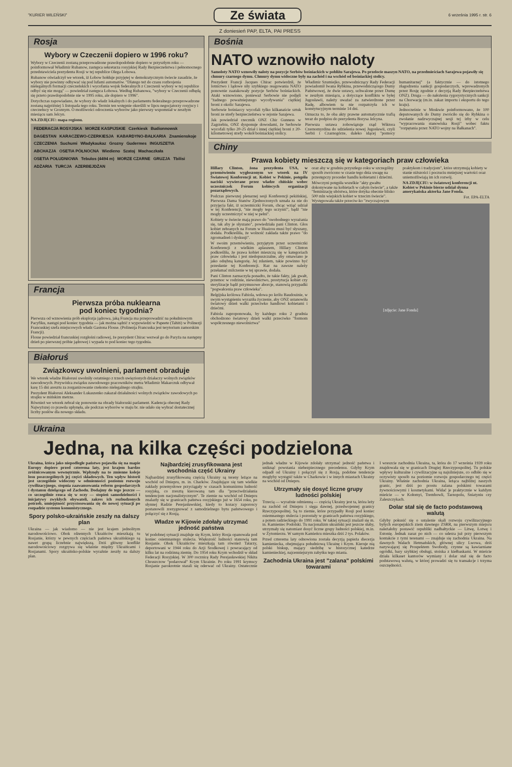"KURIER WILEŃSKI" Ze świata 6 września 1995 r. str. 6
Z doniesień PAP, ELTA, PAI PRESS
Rosja
Wybory w Czeczenii dopiero w 1996 roku?
Wybory w Czeczenii zostaną przeprowadzone prawdopodobnie dopiero w przyszłym roku — poinformował Władimir Rubanow, zastępca sekretarza rosyjskiej Rady Bezpieczeństwa i pełnomocnego przedstawiciela prezydenta Rosji w tej republice Olega Łobowa.
Rubanow oświadczył we wtorek, iż Łobow hołduje przyjętej w demokratycznym świecie zasadzie, że wybory nie powinny odbywać się pod lufami automatów. "Dlatego też do czasu rozbrojenia nielegalnych formacji czeczeńskich i wycofania wojsk federalnych z Czeczenii wybory w tej republice odbyć się nie mogą" — powiedział zastępca Łobowa. Według Rubanowa, "wybory w Czeczenii odbędą się przeto prawdopodobnie nie w 1995 roku, ale dopiero w 1996".
Dotychczas zapowiadano, że wybory do władz lokalnych i do parlamentu federalnego przeprowadzone zostaną najpóźniej 5 listopada tego roku. Termin ten wstępnie określili w lipcu negocjatorzy rosyjscy i czeczeńscy w Groznym. O możliwości odroczenia wyborów jako pierwszy wspomniał w zeszłym miesiącu sam Jelcyn.
NA ZDJĘCIU: mapa regionu.
FEDERACJA ROSYJSKA MORZE KASPIJSKIE Czerkiesk Budionnowsk DAGESTAN KARACZEWO-CZERKIESJA KABARDYNO-BAŁKARIA Znamienskoje CZECZENIA Suchumi Władykaukaz Grozny Gudermes INGUSZETIA ABCHAZJA OSETIA PÓŁNOCNA Wiedieno Szatoj Machaczkała OSETIA POŁUDNIOWA Tebulos (4494 m) MORZE CZARNE GRUZJA Tbilisi ADŻARIA TURCJA AZERBEJDŻAN
Francja
Pierwsza próba nuklearna
pod koniec tygodnia?
Pierwsza od wznowienia prób eksplozja jądrowa, jaką Francja ma przeprowadzić na południowym Pacyfiku, nastąpi pod koniec tygodnia — jak można sądzić z wypowiedzi w Papeete (Tahiti) w Polinezji Francuskiej szefa miejscowych władz Gastona Flosse. (Polinezja Francuska jest terytorium zamorskim Francji).
Flosse powiedział francuskiej rozgłośni radiowej, że prezydent Chirac wezwał go do Paryża na następny dzień po pierwszej próbie jądrowej i wypada to pod koniec tego tygodnia.
Białoruś
Związkowcy uwolnieni, parlament obraduje
We wtorek władze Białorusi uwolniły ostatniego z trzech uwięzionych działaczy wolnych związków zawodowych. Przywódca związku zawodowego pracowników metra Władimir Makarczuk odbywał karę 15 dni aresztu za zorganizowanie rzekomo nielegalnego strajku.
Prezydent Białorusi Aleksander Łukaszenko zakazał działalności wolnych związków zawodowych po strajku w mińskim metrze.
Również we wtorek zebrał się ponownie na obrady białoruski parlament. Kadencja obecnej Rady Najwyższej co prawda upłynęła, ale podczas wyborów w maju br. nie udało się wybrać dostatecznej liczby posłów dla nowego składu.
Bośnia
NATO wznowiło naloty
Samoloty NATO wznowiły naloty na pozycje Serbów bośniackich w pobliżu Sarajewa. Po przelocie maszyn NATO, na przedmieściach Sarajewa pojawiły się chmury czarnego dymu. Chmury dymu widoczne były na zachód i na wschód od bośniackiej stolicy.
Prezydent Francji Jacques Chirac potwierdził, że lotnictwo i lądowe siły szybkiego reagowania NATO ponownie zaatakowały pozycje Serbów bośniackich. Ataki wznowiono, ponieważ Serbowie nie podjęli "żadnego poważniejszego wycofywania" ciężkiej broni z okolic Sarajewa.
Serbowie bośniaccy wycofali tylko kilkanaście sztuk broni ze strefy bezpieczeństwa w rejonie Sarajewa.
Jak powiedział rzecznik ONZ Chir Gunness w Zagrzebiu, ONZ dysponuje dowodami, że Serbowie wycofali tylko 20-25 dział i innej ciężkiej broni z 20-kilometrowej strefy wokół bośniackiej stolicy.
Władimir Szumiejko, przewodniczący Rady Federacji powiadomił Iwana Rybkina, przewodniczącego Dumy Państwowej, że dwie ustawy, uchwalone przez Dumę w zeszłym miesiącu, a dotyczące konfliktu w byłej Jugosławii, należy uważać za zatwierdzone przez Radę, albowiem ta nie rozpatrzyła ich w konstytucyjnym terminie 14 dni.
Oznacza to, że oba akty prawne automatycznie trafią teraz do podpisu do prezydenta Borysa Jelcyna.
Pierwsza ustawa zobowiązuje rząd Wiktora Czernomyrdina do udzielenia nowej Jugosławii, czyli Serbii i Czarnogórze, daleko idącej "pomocy humanitarnej" (a faktycznie — do istotnego złagodzenia sankcji gospodarczych, wprowadzonych przez Rosję zgodnie z decyzją Rady Bezpieczeństwa ONZ). Druga — do nałożenia rygorystycznych sankcji na Chorwację (m.in. zakaz importu i eksportu do tego kraju).
Jednocześnie w Moskwie poinformowano, że 100 deputowanych do Dumy zwróciło się do Rybkina o zwołanie nadzwyczajnej sesji tej izby w celu "wypracowania stanowiska Rosji" wobec faktu "rozpętania przez NATO wojny na Bałkanach".
Chiny
Prawa kobiety mieszczą się w kategoriach praw człowieka
Hillary Clinton, żona prezydenta USA, w przemówieniu wygłoszonym we wtorek na IV Światowej Konferencji nt. Kobiet w Pekinie, potępiła naciski wywierane przez władze chińskie wobec uczestniczek Forum kobiecych organizacji pozarządowych.
Podczas pierwszej plenarnej sesji Konferencji pekińskiej, Pierwsza Dama Stanów Zjednoczonych uznała za nie do przyjęcia fakt, iż uczestniczki Forum, chcąc wziąć udział w tej Konferencji, "nie mogły tego uczynić", bądź "nie mogły uczestniczyć w niej w pełni".
Kobiety w świecie mają prawo do "swobodnego wyrażania się, tak aby je słyszano", powiedziała pani Clinton. Głos kobiet zebranych na Forum w Huairou musi być słyszany, dodała. Podkreśliła, że wolność zakłada także prawo "do zgromadzeń i dyskusji".
W swoim przemówieniu, przyjętym przez uczestniczki Konferencji z wielkim aplauzem, Hillary Clinton podkreśliła, że prawa kobiet mieszczą się w kategoriach praw człowieka i jest niedopuszczalne, aby omawiano je jako odrębną kategorię. Jej zdaniem, takie powinno być przesłanie tej Konferencji. Raz na zawsze należy przełamać milczenie w tej sprawie, dodała.
Pani Clinton zaznaczyła ponadto, że takie fakty, jak gwałt, przemoc w rodzinie, niewolnictwo, prostytucja kobiet czy sterylizacje bądź przymusowe aborcje, stanowią przypadki "pogwałcenia praw człowieka".
Belgijska królowa Fabiola, wdowa po królu Baudouinie, w swym wystąpieniu wyraziła życzenie, aby ONZ ustanowiła światowy dzień walki przeciwko handlowi kobietami i dziećmi.
Fabiola zaproponowała, by każdego roku 2 grudnia obchodzono światowy dzień walki przeciwko "formom współczesnego niewolnictwa"
oraz aby w grudniu przyszłego roku w szczególny sposób zwrócono w czasie tego dnia uwagę na przestępczy proceder handlu kobietami i dziećmi.
Mówczyni potępiła wszelkie "akty gwałtu dokonywane na kobietach w całym świecie", a także "feminizację ubóstwa, które dotyka obecnie blisko 500 mln wiejskich kobiet w trzecim świecie". Występowała także przeciw-ko "zwyczajowym praktykom i tradycjom", które utrzymują kobiety w stanie niższości i poczuciu mniejszej wartości oraz uniemożliwiają im ich rozwój.
NA ZDJĘCIU: w światowej konferencji nt. Kobiet w Pekinie bierze udział słynna amerykańska aktorka Jane Fonda.
Fot. EPA-ELTA
[zdjęcie: Jane Fonda]
Ukraina
Jedna, na kilka części podzielona
Ukraina, która jako niepodległe państwo pojawiła się na mapie Europy dopiero przed czterema laty, jest krajem bardzo zróżnicowanym wewnętrznie. Wpłynęły na to zmienne koleje losu poszczególnych jej części składowych. Ten wpływ historii jest szczególnie widoczny w odmienności poziomu rozwoju cywilizacyjnego, stopnia zaawansowania reform gospodarczych i dystansu dzielącego od Zachodu. Dodajmy do tego jeszcze — co szczególnie rzuca się w oczy — stopień samodzielności i inicjatywy zwykłych obywateli, zakres ich rozbudzonych potrzeb, umiejętność przystosowania się do nowej sytuacji po rozpadzie systemu komunistycznego.
Spory polsko-ukraińskie zeszły na dalszy plan
Ukraina — jak wiadomo — nie jest krajem jednolitym narodowościowo. Obok rdzennych Ukraińców mieszkają tu Rosjanie, którzy w pewnych częściach państwa ukraińskiego są nawet grupą liczebnie największą. Dziś główny konflikt narodowościowy rozgrywa się właśnie między Ukraińcami i Rosjanami. Spory ukraińsko-polskie wyraźnie zeszły na dalszy plan.
Najbardziej zrusyfikowana jest wschodnia część Ukrainy
Najbardziej zrusyfikowaną częścią Ukrainy są tereny leżące na wschód od Dniepru, m. in. Charków. Znajdujące się tam wielkie zakłady przemysłowe przyciągały w czasach komunizmu ludność rosyjską, co zresztą kierowaną tam dla "przeciwdziałania tendencjom nacjonalistycznym". Te ziemie na wschód od Dniepru znalazły się w granicach państwa rosyjskiego już w 1654 roku, po słynnej Radzie Perejasławskiej, kiedy to kozacy zaporoscy postanowili zrezygnować z samodzielnego bytu państwowego i połączyć się z Rosją.
Władze w Kijowie zdołały utrzymać jedność państwa
W podobnej sytuacji znajduje się Krym, który Rosja opanowała pod koniec osiemnastego stulecia. Większość ludności stanowią tam Rosjanie. Obok Ukraińców mieszkają tam również Tatarzy, deportowani w 1944 roku do Azji Środkowej i powracający od kilku lat na rodzinną ziemię. Do 1954 roku Krym wchodził w skład Federacji Rosyjskiej. W 300 rocznicę Rady Perejasławskiej Nikita Chruszczow "podarował" Krym Ukrainie. Po roku 1991 krymscy Rosjanie parokrotnie starali się oderwać od Ukrainy. Ostatecznie jednak władze w Kijowie zdołały utrzymać jedność państwa i uniknąć powstania niebezpiecznego precedensu. Gdyby Krym odpadł od Ukrainy i połączył się z Rosją, podobne tendencje mogłyby wystąpić także w Charkowie i w innych miastach Ukrainy na wschód od Dniepru.
Utrzymały się dosyć liczne grupy ludności polskiej
Trzecią — wyraźnie odmienną — częścią Ukrainy jest ta, która leży na zachód od Dniepru i sięga dawnej, przedwojennej granicy Rzeczypospolitej. Są to ziemie, które przypadły Rosji pod koniec osiemnastego stulecia i pozostały w granicach państwa rosyjskiego, a potem radzieckiego do 1991 roku. W takiej sytuacji znalazł się m. in. Kamieniec Podolski. Tu nacjonalizm ukraiński jest jeszcze słaby, utrzymały się natomiast dosyć liczne grupy ludności polskiej, m.in. w Żytomierzu. W samym Kamieńcu mieszka dziś 2 tys. Polaków.
Przed czterema laty odnowiona została decyzją papieża diecezja kamieniecka, obejmująca południową Ukrainę i Krym. Kieruje nią polski biskup, mający siedzibę w historycznej katedrze kamienieckiej, najcenniejszym zabytku tego miasta.
Zachodnia Ukraina jest "zalana" polskimi towarami
I wreszcie zachodnia Ukraina, ta, która do 17 września 1939 roku znajdowała się w granicach Drugiej Rzeczypospolitej. Tu polskie wpływy kulturalne i cywilizacyjne są najsilniejsze, co odbiło się w oczywisty sposób na poziomie rozwoju gospodarczego tej części Ukrainy. Właśnie zachodnia Ukraina, leżąca najbliżej naszych granic, jest dziś po prostu zalana polskimi towarami żywnościowymi i kosmetykami. Widać je praktycznie w każdym mieście — w Kołomyi, Trembowli, Tarnopolu, Śniatyniu czy Zaleszczykach.
Dolar stał się de facto podstawową walutą
Gdyby pokusić się o ustalenie skali rozwoju cywilizacyjnego byłych europejskich ziem dawnego ZSRR, na pierwszym miejscu należałoby postawić republiki nadbałtyckie — Litwę, Łotwę i Estonię. Jednak zaraz po nich — co uderza już przy pierwszym kontakcie z tymi terenami — znajduje się zachodnia Ukraina. Na dawnych Wałach Hetmańskich, głównej ulicy Lwowa, dziś nazywającej się Prospektem Swobody, czynne są kawiarniane ogródki, bary szybkiej obsługi, stoiska z kiełbaskami. W mieście działa kilkaset kantorów wymiany i dolar stał się de facto podstawową walutą, w której prowadzi się tu transakcje i trzyma oszczędności.